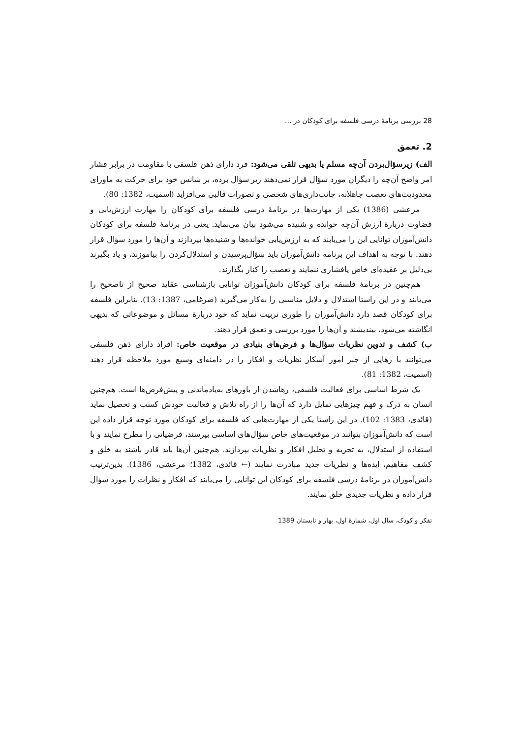28 بررسی برنامهٔ درسی فلسفه برای کودکان در ...
2. تعمق
الف) زیرسؤال‌بردن آن‌چه مسلم یا بدیهی تلقی می‌شود: فرد دارای ذهن فلسفی با مقاومت در برابر فشار امر واضح آن‌چه را دیگران مورد سؤال قرار نمی‌دهند زیر سؤال برده، بر شانس خود برای حرکت به ماورای محدودیت‌های تعصب جاهلانه، جانب‌داری‌های شخصی و تصورات قالبی می‌افزاید (اسمیت، 1382: 80).
مرعشی (1386) یکی از مهارت‌ها در برنامهٔ درسی فلسفه برای کودکان را مهارت ارزش‌یابی و قضاوت دربارهٔ ارزش آن‌چه خوانده و شنیده می‌شود بیان می‌نماید. یعنی در برنامهٔ فلسفه برای کودکان دانش‌آموزان توانایی این را می‌یابند که به ارزش‌یابی خوانده‌ها و شنیده‌ها بپردازند و آن‌ها را مورد سؤال قرار دهند. با توجه به اهداف این برنامه دانش‌آموزان باید سؤال‌پرسیدن و استدلال‌کردن را بیاموزند، و یاد بگیرند بی‌دلیل بر عقیده‌ای خاص پافشاری ننمایند و تعصب را کنار بگذارند.
هم‌چنین در برنامهٔ فلسفه برای کودکان دانش‌آموزان توانایی بازشناسی عقاید صحیح از ناصحیح را می‌یابند و در این راستا استدلال و دلایل مناسبی را به‌کار می‌گیرند (ضرغامی، 1387: 13). بنابراین فلسفه برای کودکان قصد دارد دانش‌آموزان را طوری تربیت نماید که خود دربارهٔ مسائل و موضوعاتی که بدیهی انگاشته می‌شود، بیندیشند و آن‌ها را مورد بررسی و تعمق قرار دهند.
ب) کشف و تدوین نظریات سؤال‌ها و فرض‌های بنیادی در موقعیت خاص: افراد دارای ذهن فلسفی می‌توانند با رهایی از جبر امور آشکار نظریات و افکار را در دامنه‌ای وسیع مورد ملاحظه قرار دهند (اسمیت، 1382: 81).
یک شرط اساسی برای فعالیت فلسفی، رهاشدن از باورهای به‌یادماندنی و پیش‌فرض‌ها است. هم‌چنین انسان به درک و فهم چیزهایی تمایل دارد که آن‌ها را از راه تلاش و فعالیت خودش کسب و تحصیل نماید (قائدی، 1383: 102). در این راستا یکی از مهارت‌هایی که فلسفه برای کودکان مورد توجه قرار داده این است که دانش‌آموزان بتوانند در موقعیت‌های خاص سؤال‌های اساسی بپرسند، فرضیاتی را مطرح نمایند و با استفاده از استدلال، به تجزیه و تحلیل افکار و نظریات بپردازند. هم‌چنین آن‌ها باید قادر باشند به خلق و کشف مفاهیم، ایده‌ها و نظریات جدید مبادرت نمایند (← قائدی، 1382؛ مرعشی، 1386). بدین‌ترتیب دانش‌آموزان در برنامهٔ درسی فلسفه برای کودکان این توانایی را می‌یابند که افکار و نظرات را مورد سؤال قرار داده و نظریات جدیدی خلق نمایند.
تفکر و کودک، سال اول، شمارهٔ اول، بهار و تابستان 1389